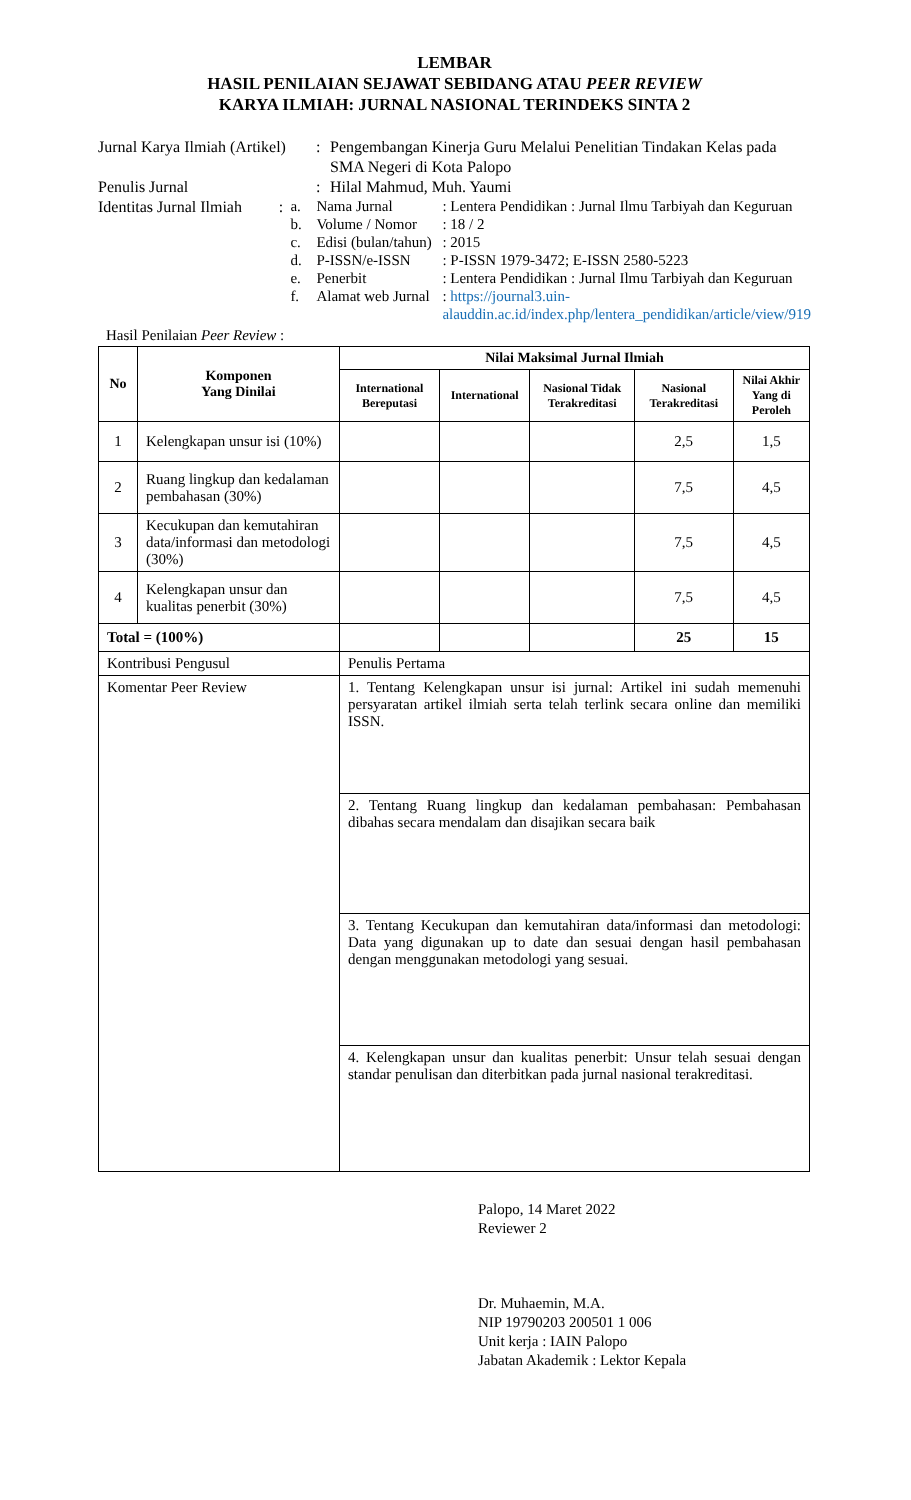LEMBAR
HASIL PENILAIAN SEJAWAT SEBIDANG ATAU PEER REVIEW
KARYA ILMIAH: JURNAL NASIONAL TERINDEKS SINTA 2
Jurnal Karya Ilmiah (Artikel)
: Pengembangan Kinerja Guru Melalui Penelitian Tindakan Kelas pada SMA Negeri di Kota Palopo
Penulis Jurnal : Hilal Mahmud, Muh. Yaumi
Identitas Jurnal Ilmiah
:
a. Nama Jurnal : Lentera Pendidikan : Jurnal Ilmu Tarbiyah dan Keguruan
b. Volume / Nomor : 18 / 2
c. Edisi (bulan/tahun)
: 2015
d. P-ISSN/e-ISSN : P-ISSN 1979-3472; E-ISSN 2580-5223
e. Penerbit : Lentera Pendidikan : Jurnal Ilmu Tarbiyah dan Keguruan
f. Alamat web Jurnal
: https://journal3.uin-alauddin.ac.id/index.php/lentera_pendidikan/article/view/919
Hasil Penilaian Peer Review :
| No | Komponen Yang Dinilai | Nilai Maksimal Jurnal Ilmiah | | | | |
| --- | --- | --- | --- | --- | --- | --- |
| | | International Bereputasi | International | Nasional Tidak Terakreditasi | Nasional Terakreditasi | Nilai Akhir Yang di Peroleh |
| 1 | Kelengkapan unsur isi (10%) | | | | 2,5 | 1,5 |
| 2 | Ruang lingkup dan kedalaman pembahasan (30%) | | | | 7,5 | 4,5 |
| 3 | Kecukupan dan kemutahiran data/informasi dan metodologi (30%) | | | | 7,5 | 4,5 |
| 4 | Kelengkapan unsur dan kualitas penerbit (30%) | | | | 7,5 | 4,5 |
| Total = (100%) | | | | | 25 | 15 |
| Kontribusi Pengusul | | Penulis Pertama | | | | |
| Komentar Peer Review | | 1. Tentang Kelengkapan unsur isi jurnal: Artikel ini sudah memenuhi persyaratan artikel ilmiah serta telah terlink secara online dan memiliki ISSN. | | | | |
| | | 2. Tentang Ruang lingkup dan kedalaman pembahasan: Pembahasan dibahas secara mendalam dan disajikan secara baik | | | | |
| | | 3. Tentang Kecukupan dan kemutahiran data/informasi dan metodologi: Data yang digunakan up to date dan sesuai dengan hasil pembahasan dengan menggunakan metodologi yang sesuai. | | | | |
| | | 4. Kelengkapan unsur dan kualitas penerbit: Unsur telah sesuai dengan standar penulisan dan diterbitkan pada jurnal nasional terakreditasi. | | | | |
Palopo, 14 Maret 2022
Reviewer 2
Dr. Muhaemin, M.A.
NIP 19790203 200501 1 006
Unit kerja : IAIN Palopo
Jabatan Akademik : Lektor Kepala